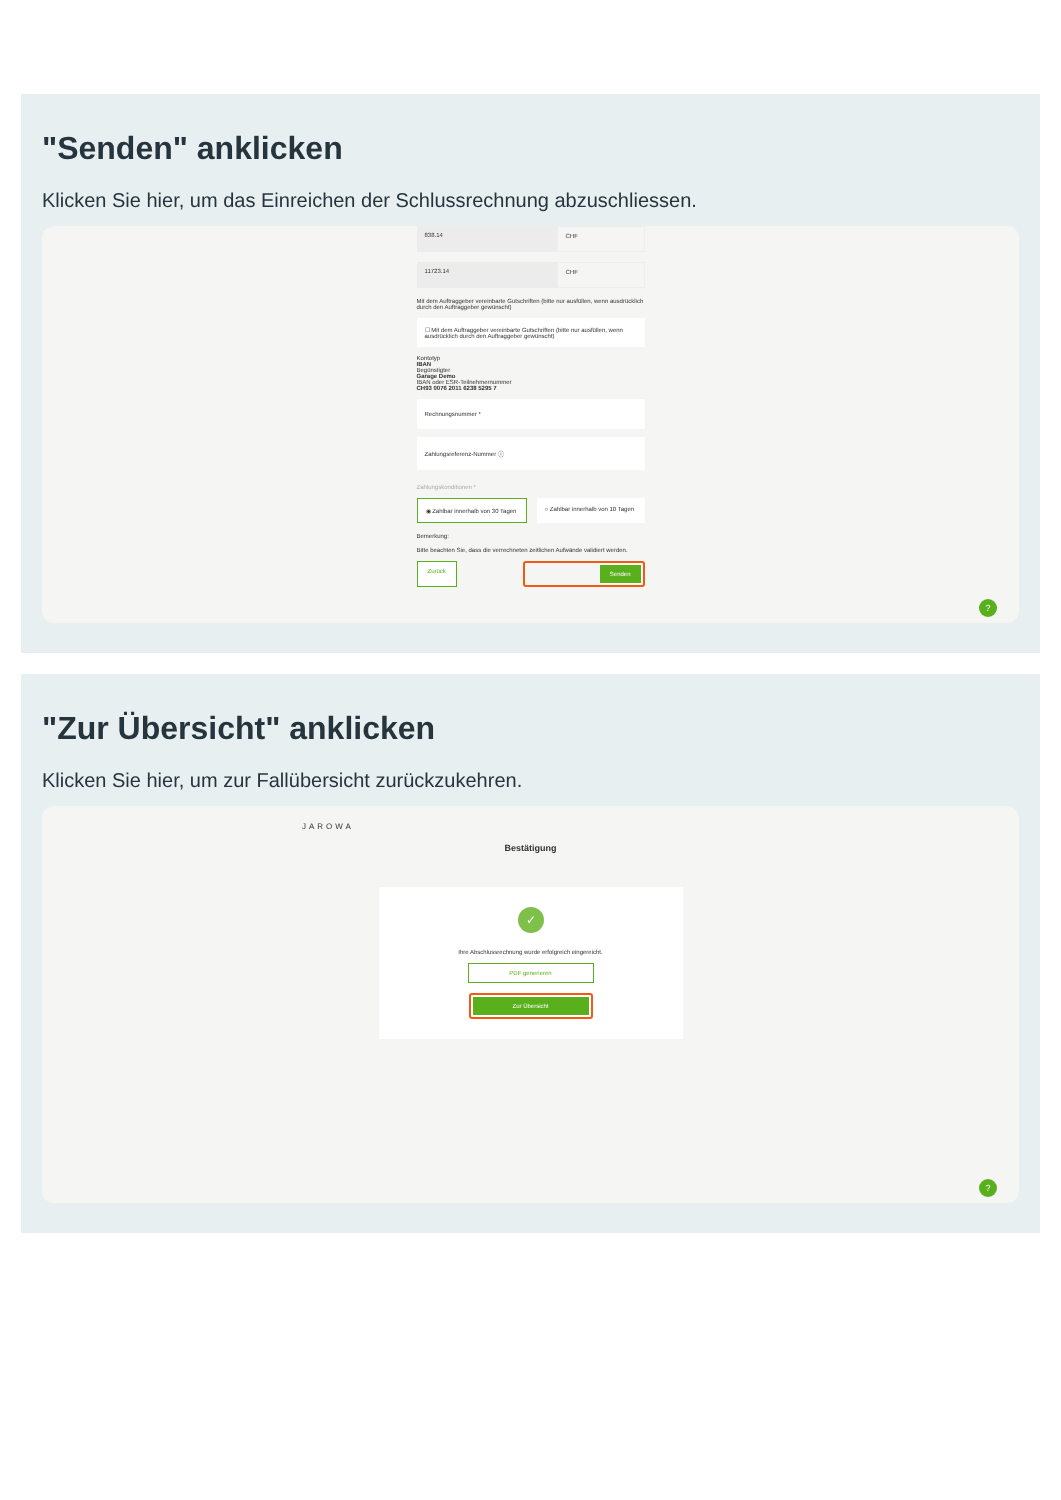"Senden" anklicken
Klicken Sie hier, um das Einreichen der Schlussrechnung abzuschliessen.
838.14
CHF
11723.14
CHF
Mit dem Auftraggeber vereinbarte Gutschriften (bitte nur ausfüllen, wenn ausdrücklich durch den Auftraggeber gewünscht)
☐ Mit dem Auftraggeber vereinbarte Gutschriften (bitte nur ausfüllen, wenn ausdrücklich durch den Auftraggeber gewünscht)
Kontotyp
IBAN
Begünstigter
Garage Demo
IBAN oder ESR-Teilnehmernummer
CH93 0076 2011 6238 5295 7
Rechnungsnummer *
Zahlungsreferenz-Nummer ⓘ
Zahlungskonditionen *
◉ Zahlbar innerhalb von 30 Tagen
○ Zahlbar innerhalb von 10 Tagen
Bemerkung:
Bitte beachten Sie, dass die verrechneten zeitlichen Aufwände validiert werden.
Zurück Senden
?
"Zur Übersicht" anklicken
Klicken Sie hier, um zur Fallübersicht zurückzukehren.
JAROWA
Bestätigung
✓
Ihre Abschlussrechnung wurde erfolgreich eingereicht.
PDF generieren
Zur Übersicht
?